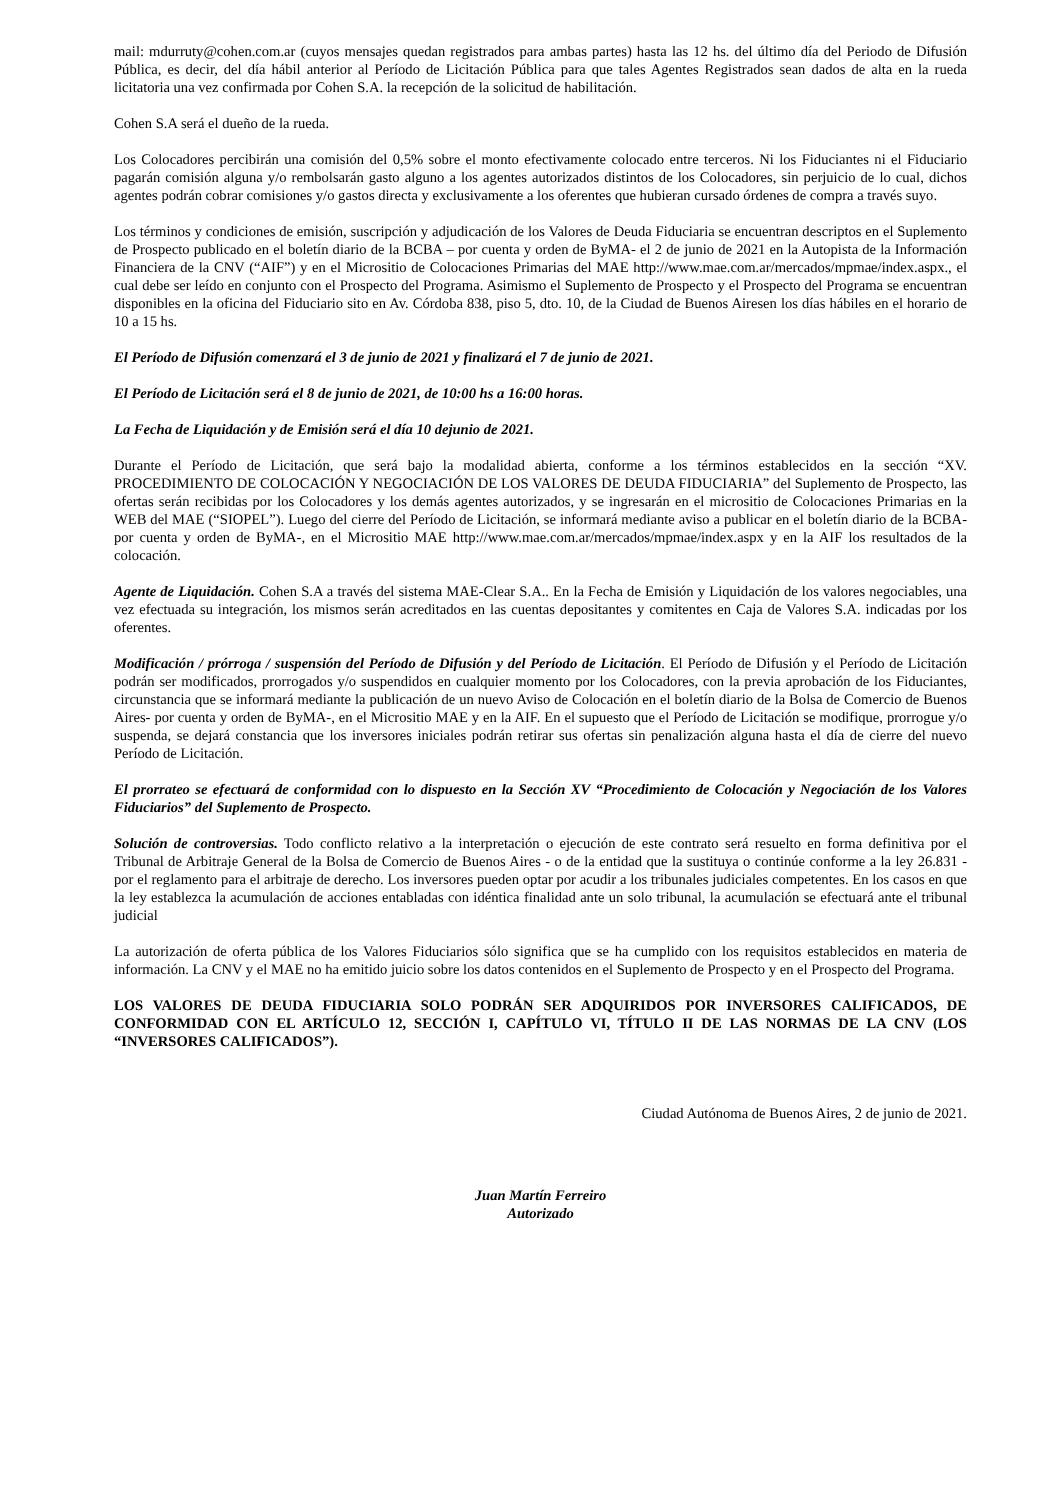mail: mdurruty@cohen.com.ar (cuyos mensajes quedan registrados para ambas partes) hasta las 12 hs. del último día del Periodo de Difusión Pública, es decir, del día hábil anterior al Período de Licitación Pública para que tales Agentes Registrados sean dados de alta en la rueda licitatoria una vez confirmada por Cohen S.A. la recepción de la solicitud de habilitación.
Cohen S.A será el dueño de la rueda.
Los Colocadores percibirán una comisión del 0,5% sobre el monto efectivamente colocado entre terceros. Ni los Fiduciantes ni el Fiduciario pagarán comisión alguna y/o rembolsarán gasto alguno a los agentes autorizados distintos de los Colocadores, sin perjuicio de lo cual, dichos agentes podrán cobrar comisiones y/o gastos directa y exclusivamente a los oferentes que hubieran cursado órdenes de compra a través suyo.
Los términos y condiciones de emisión, suscripción y adjudicación de los Valores de Deuda Fiduciaria se encuentran descriptos en el Suplemento de Prospecto publicado en el boletín diario de la BCBA – por cuenta y orden de ByMA- el 2 de junio de 2021 en la Autopista de la Información Financiera de la CNV (“AIF”) y en el Micrositio de Colocaciones Primarias del MAE http://www.mae.com.ar/mercados/mpmae/index.aspx., el cual debe ser leído en conjunto con el Prospecto del Programa. Asimismo el Suplemento de Prospecto y el Prospecto del Programa se encuentran disponibles en la oficina del Fiduciario sito en Av. Córdoba 838, piso 5, dto. 10, de la Ciudad de Buenos Airesen los días hábiles en el horario de 10 a 15 hs.
El Período de Difusión comenzará el 3 de junio de 2021 y finalizará el 7 de junio de 2021.
El Período de Licitación será el 8 de junio de 2021, de 10:00 hs a 16:00 horas.
La Fecha de Liquidación y de Emisión será el día 10 dejunio de 2021.
Durante el Período de Licitación, que será bajo la modalidad abierta, conforme a los términos establecidos en la sección “XV. PROCEDIMIENTO DE COLOCACIÓN Y NEGOCIACIÓN DE LOS VALORES DE DEUDA FIDUCIARIA” del Suplemento de Prospecto, las ofertas serán recibidas por los Colocadores y los demás agentes autorizados, y se ingresarán en el micrositio de Colocaciones Primarias en la WEB del MAE (“SIOPEL”). Luego del cierre del Período de Licitación, se informará mediante aviso a publicar en el boletín diario de la BCBA- por cuenta y orden de ByMA-, en el Micrositio MAE http://www.mae.com.ar/mercados/mpmae/index.aspx y en la AIF los resultados de la colocación.
Agente de Liquidación. Cohen S.A a través del sistema MAE-Clear S.A.. En la Fecha de Emisión y Liquidación de los valores negociables, una vez efectuada su integración, los mismos serán acreditados en las cuentas depositantes y comitentes en Caja de Valores S.A. indicadas por los oferentes.
Modificación / prórroga / suspensión del Período de Difusión y del Período de Licitación. El Período de Difusión y el Período de Licitación podrán ser modificados, prorrogados y/o suspendidos en cualquier momento por los Colocadores, con la previa aprobación de los Fiduciantes, circunstancia que se informará mediante la publicación de un nuevo Aviso de Colocación en el boletín diario de la Bolsa de Comercio de Buenos Aires- por cuenta y orden de ByMA-, en el Micrositio MAE y en la AIF. En el supuesto que el Período de Licitación se modifique, prorrogue y/o suspenda, se dejará constancia que los inversores iniciales podrán retirar sus ofertas sin penalización alguna hasta el día de cierre del nuevo Período de Licitación.
El prorrateo se efectuará de conformidad con lo dispuesto en la Sección XV “Procedimiento de Colocación y Negociación de los Valores Fiduciarios” del Suplemento de Prospecto.
Solución de controversias. Todo conflicto relativo a la interpretación o ejecución de este contrato será resuelto en forma definitiva por el Tribunal de Arbitraje General de la Bolsa de Comercio de Buenos Aires - o de la entidad que la sustituya o continúe conforme a la ley 26.831 - por el reglamento para el arbitraje de derecho. Los inversores pueden optar por acudir a los tribunales judiciales competentes. En los casos en que la ley establezca la acumulación de acciones entabladas con idéntica finalidad ante un solo tribunal, la acumulación se efectuará ante el tribunal judicial
La autorización de oferta pública de los Valores Fiduciarios sólo significa que se ha cumplido con los requisitos establecidos en materia de información. La CNV y el MAE no ha emitido juicio sobre los datos contenidos en el Suplemento de Prospecto y en el Prospecto del Programa.
LOS VALORES DE DEUDA FIDUCIARIA SOLO PODRÁN SER ADQUIRIDOS POR INVERSORES CALIFICADOS, DE CONFORMIDAD CON EL ARTÍCULO 12, SECCIÓN I, CAPÍTULO VI, TÍTULO II DE LAS NORMAS DE LA CNV (LOS “INVERSORES CALIFICADOS”).
Ciudad Autónoma de Buenos Aires, 2 de junio de 2021.
Juan Martín Ferreiro
Autorizado